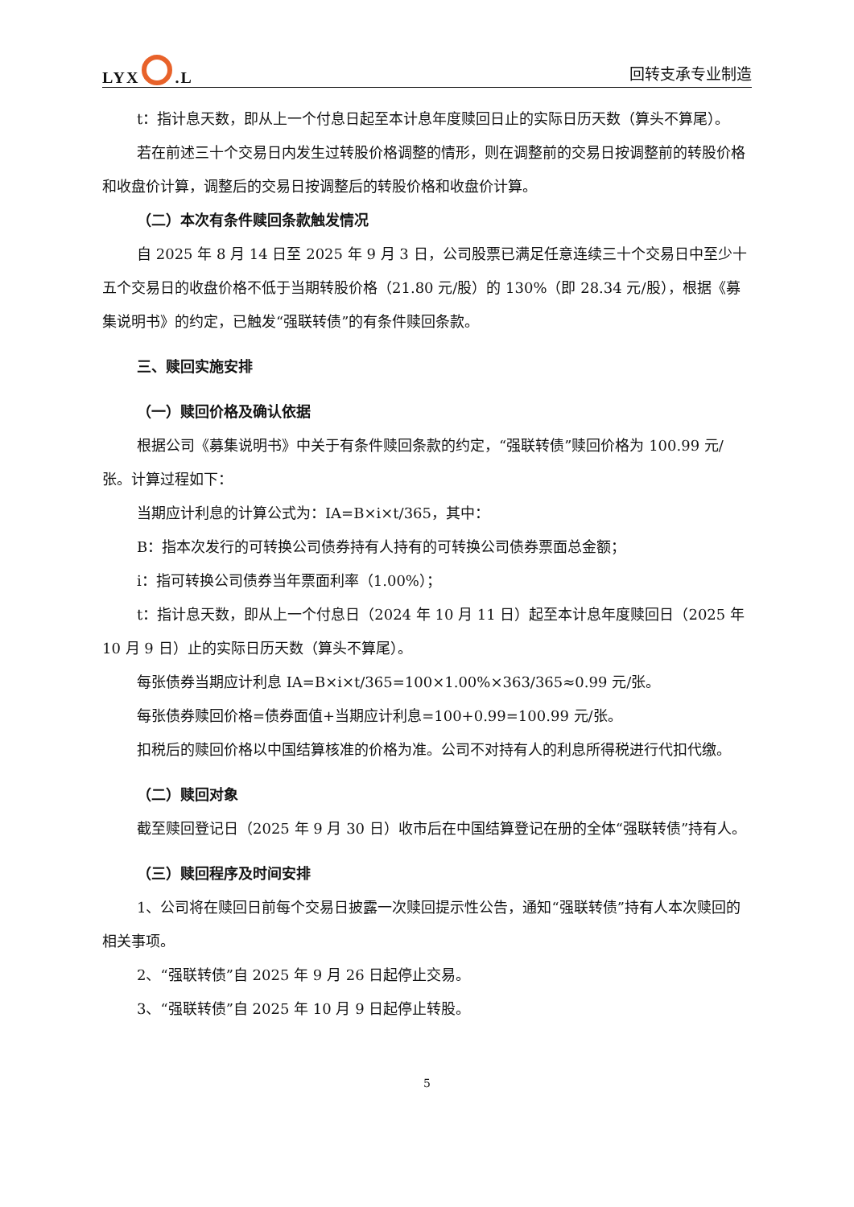LYX .L
回转支承专业制造
t：指计息天数，即从上一个付息日起至本计息年度赎回日止的实际日历天数（算头不算尾）。
若在前述三十个交易日内发生过转股价格调整的情形，则在调整前的交易日按调整前的转股价格和收盘价计算，调整后的交易日按调整后的转股价格和收盘价计算。
（二）本次有条件赎回条款触发情况
自 2025 年 8 月 14 日至 2025 年 9 月 3 日，公司股票已满足任意连续三十个交易日中至少十五个交易日的收盘价格不低于当期转股价格（21.80 元/股）的 130%（即 28.34 元/股），根据《募集说明书》的约定，已触发“强联转债”的有条件赎回条款。
三、赎回实施安排
（一）赎回价格及确认依据
根据公司《募集说明书》中关于有条件赎回条款的约定，“强联转债”赎回价格为 100.99 元/张。计算过程如下：
当期应计利息的计算公式为：IA=B×i×t/365，其中：
B：指本次发行的可转换公司债券持有人持有的可转换公司债券票面总金额；
i：指可转换公司债券当年票面利率（1.00%）；
t：指计息天数，即从上一个付息日（2024 年 10 月 11 日）起至本计息年度赎回日（2025 年 10 月 9 日）止的实际日历天数（算头不算尾）。
每张债券当期应计利息 IA=B×i×t/365=100×1.00%×363/365≈0.99 元/张。
每张债券赎回价格=债券面值+当期应计利息=100+0.99=100.99 元/张。
扣税后的赎回价格以中国结算核准的价格为准。公司不对持有人的利息所得税进行代扣代缴。
（二）赎回对象
截至赎回登记日（2025 年 9 月 30 日）收市后在中国结算登记在册的全体“强联转债”持有人。
（三）赎回程序及时间安排
1、公司将在赎回日前每个交易日披露一次赎回提示性公告，通知“强联转债”持有人本次赎回的相关事项。
2、“强联转债”自 2025 年 9 月 26 日起停止交易。
3、“强联转债”自 2025 年 10 月 9 日起停止转股。
5